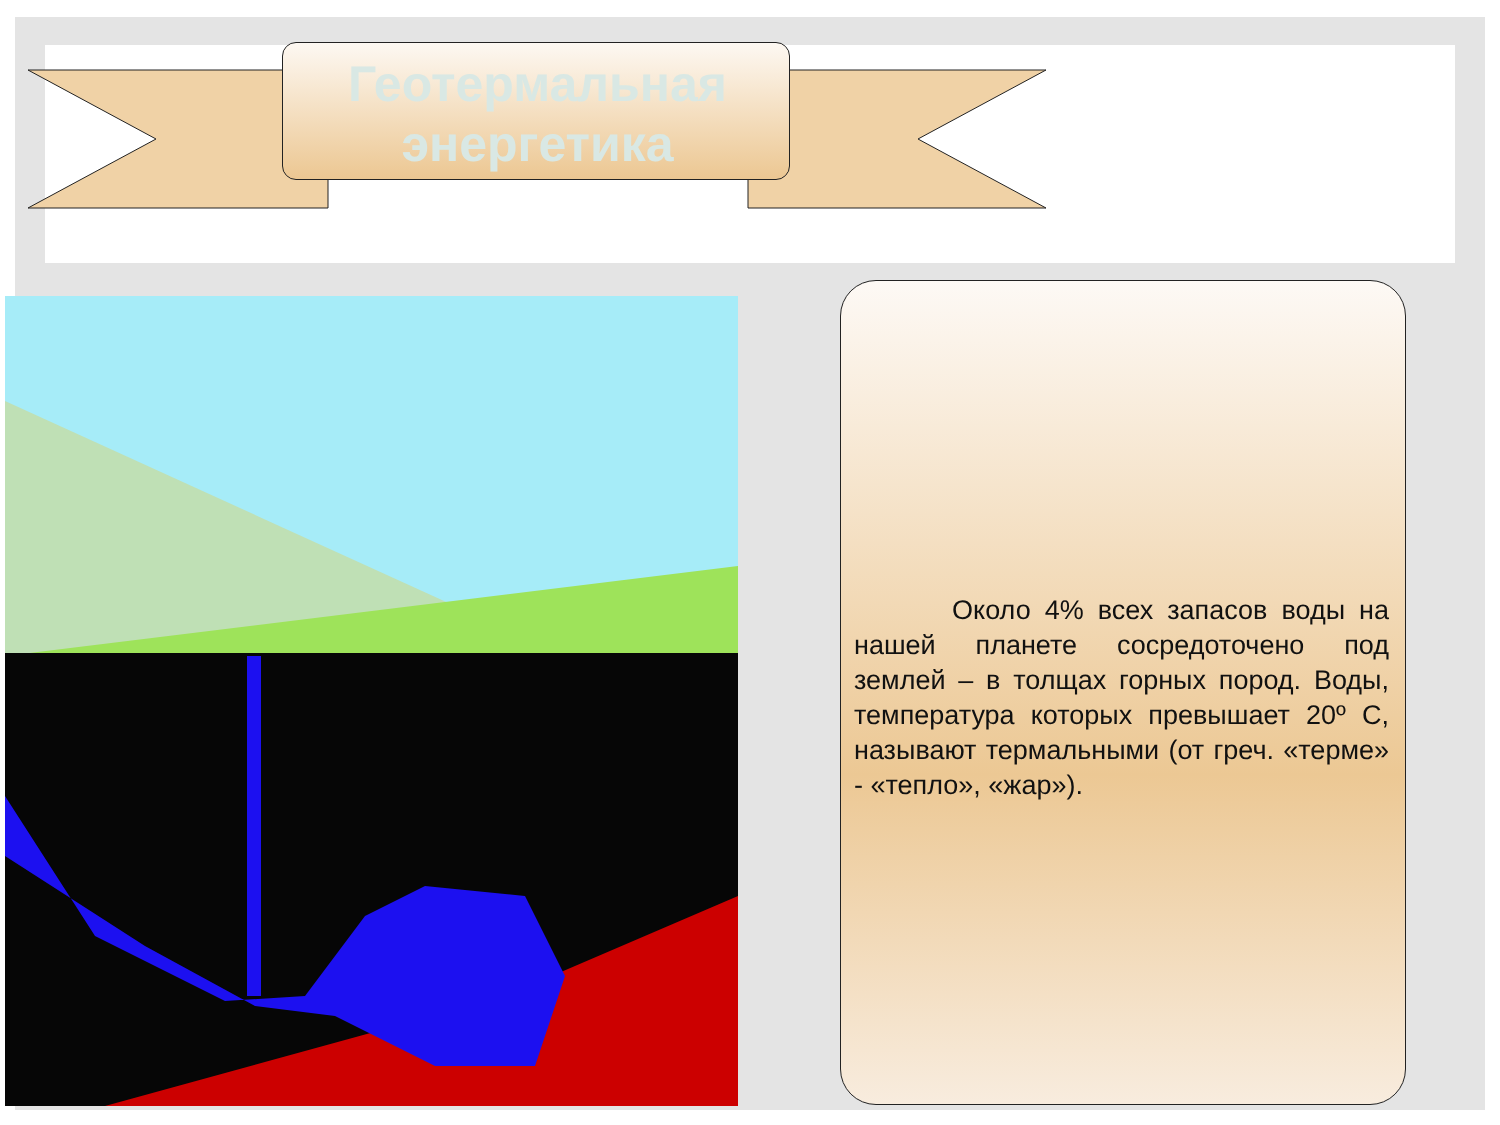Геотермальная
энергетика
Около 4% всех запасов воды на нашей планете сосредоточено под землей – в толщах горных пород. Воды, температура которых превышает 20º С, называют термальными (от греч. «терме» - «тепло», «жар»).